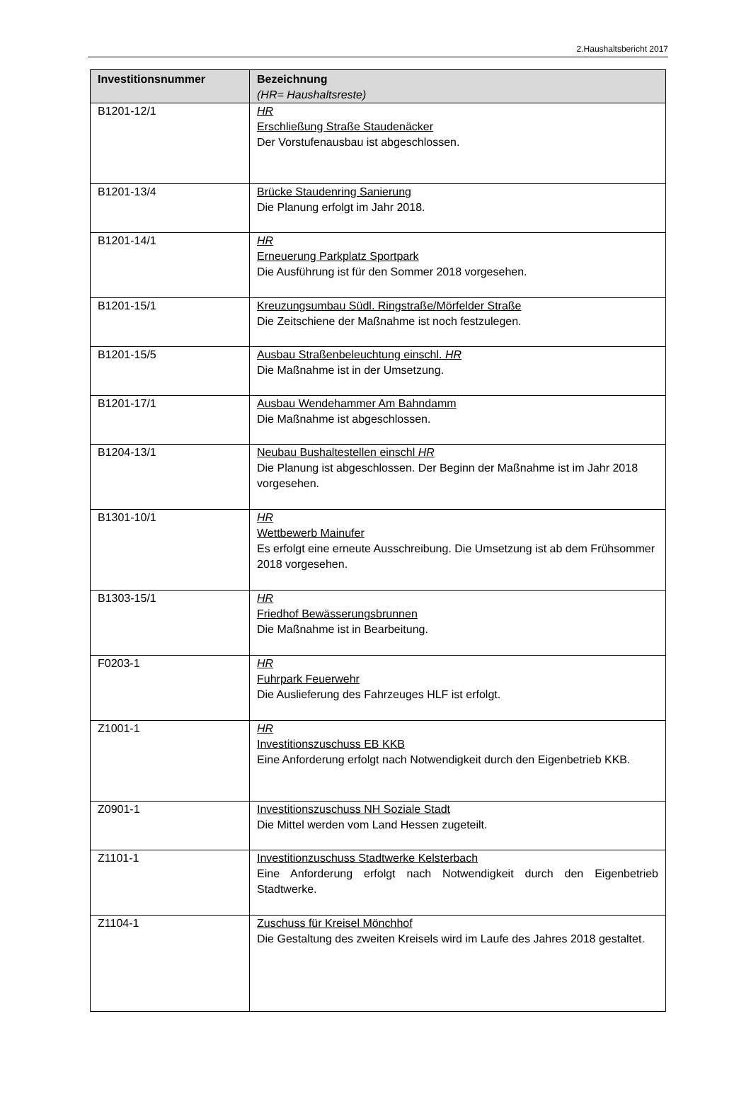2.Haushaltsbericht 2017
| Investitionsnummer | Bezeichnung (HR= Haushaltsreste) |
| --- | --- |
| B1201-12/1 | HR Erschließung Straße Staudenäcker Der Vorstufenausbau ist abgeschlossen. |
| B1201-13/4 | Brücke Staudenring Sanierung Die Planung erfolgt im Jahr 2018. |
| B1201-14/1 | HR Erneuerung Parkplatz Sportpark Die Ausführung ist für den Sommer 2018 vorgesehen. |
| B1201-15/1 | Kreuzungsumbau Südl. Ringstraße/Mörfelder Straße Die Zeitschiene der Maßnahme ist noch festzulegen. |
| B1201-15/5 | Ausbau Straßenbeleuchtung einschl. HR Die Maßnahme ist in der Umsetzung. |
| B1201-17/1 | Ausbau Wendehammer Am Bahndamm Die Maßnahme ist abgeschlossen. |
| B1204-13/1 | Neubau Bushaltestellen einschl HR Die Planung ist abgeschlossen. Der Beginn der Maßnahme ist im Jahr 2018 vorgesehen. |
| B1301-10/1 | HR Wettbewerb Mainufer Es erfolgt eine erneute Ausschreibung. Die Umsetzung ist ab dem Frühsommer 2018 vorgesehen. |
| B1303-15/1 | HR Friedhof Bewässerungsbrunnen Die Maßnahme ist in Bearbeitung. |
| F0203-1 | HR Fuhrpark Feuerwehr Die Auslieferung des Fahrzeuges HLF ist erfolgt. |
| Z1001-1 | HR Investitionszuschuss EB KKB Eine Anforderung erfolgt nach Notwendigkeit durch den Eigenbetrieb KKB. |
| Z0901-1 | Investitionszuschuss NH Soziale Stadt Die Mittel werden vom Land Hessen zugeteilt. |
| Z1101-1 | Investitionzuschuss Stadtwerke Kelsterbach Eine Anforderung erfolgt nach Notwendigkeit durch den Eigenbetrieb Stadtwerke. |
| Z1104-1 | Zuschuss für Kreisel Mönchhof Die Gestaltung des zweiten Kreisels wird im Laufe des Jahres 2018 gestaltet. |